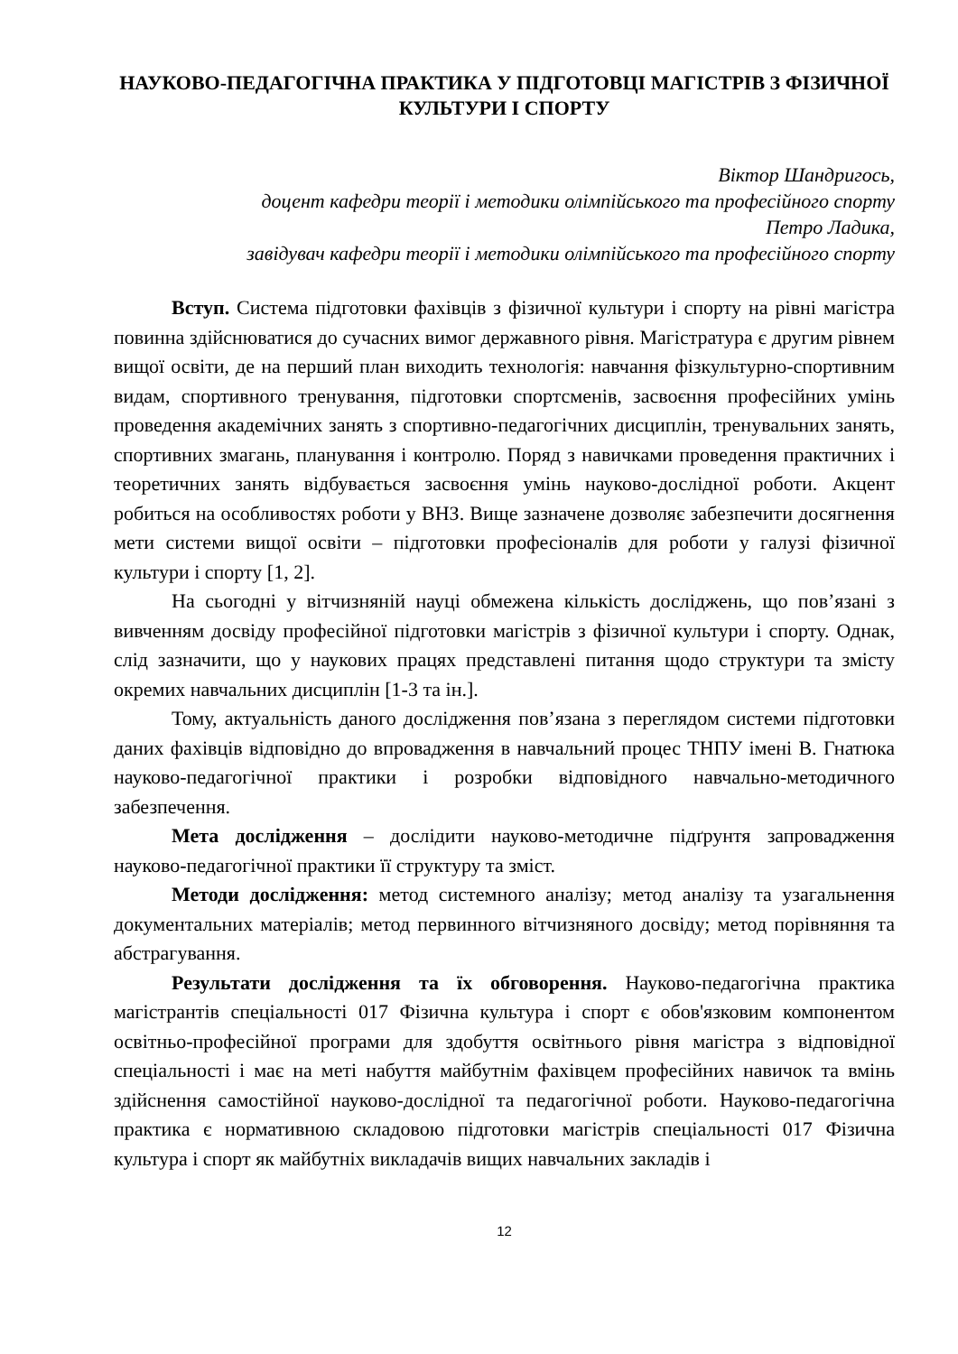НАУКОВО-ПЕДАГОГІЧНА ПРАКТИКА У ПІДГОТОВЦІ МАГІСТРІВ З ФІЗИЧНОЇ КУЛЬТУРИ І СПОРТУ
Віктор Шандригось,
доцент кафедри теорії і методики олімпійського та професійного спорту
Петро Ладика,
завідувач кафедри теорії і методики олімпійського та професійного спорту
Вступ. Система підготовки фахівців з фізичної культури і спорту на рівні магістра повинна здійснюватися до сучасних вимог державного рівня. Магістратура є другим рівнем вищої освіти, де на перший план виходить технологія: навчання фізкультурно-спортивним видам, спортивного тренування, підготовки спортсменів, засвоєння професійних умінь проведення академічних занять з спортивно-педагогічних дисциплін, тренувальних занять, спортивних змагань, планування і контролю. Поряд з навичками проведення практичних і теоретичних занять відбувається засвоєння умінь науково-дослідної роботи. Акцент робиться на особливостях роботи у ВНЗ. Вище зазначене дозволяє забезпечити досягнення мети системи вищої освіти – підготовки професіоналів для роботи у галузі фізичної культури і спорту [1, 2].
На сьогодні у вітчизняній науці обмежена кількість досліджень, що пов’язані з вивченням досвіду професійної підготовки магістрів з фізичної культури і спорту. Однак, слід зазначити, що у наукових працях представлені питання щодо структури та змісту окремих навчальних дисциплін [1-3 та ін.].
Тому, актуальність даного дослідження пов’язана з переглядом системи підготовки даних фахівців відповідно до впровадження в навчальний процес ТНПУ імені В. Гнатюка науково-педагогічної практики і розробки відповідного навчально-методичного забезпечення.
Мета дослідження – дослідити науково-методичне підґрунтя запровадження науково-педагогічної практики її структуру та зміст.
Методи дослідження: метод системного аналізу; метод аналізу та узагальнення документальних матеріалів; метод первинного вітчизняного досвіду; метод порівняння та абстрагування.
Результати дослідження та їх обговорення. Науково-педагогічна практика магістрантів спеціальності 017 Фізична культура і спорт є обов'язковим компонентом освітньо-професійної програми для здобуття освітнього рівня магістра з відповідної спеціальності і має на меті набуття майбутнім фахівцем професійних навичок та вмінь здійснення самостійної науково-дослідної та педагогічної роботи. Науково-педагогічна практика є нормативною складовою підготовки магістрів спеціальності 017 Фізична культура і спорт як майбутніх викладачів вищих навчальних закладів і
12